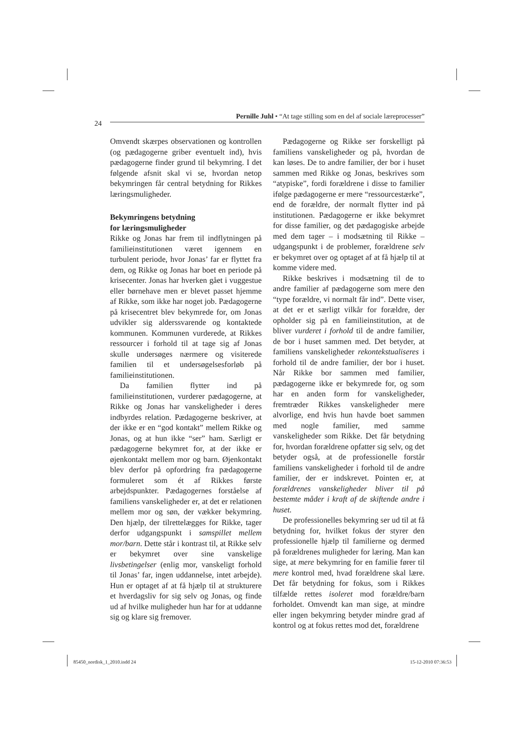Pernille Juhl • “At tage stilling som en del af sociale læreprocesser”
24
Omvendt skærpes observationen og kontrollen (og pædagogerne griber eventuelt ind), hvis pædagogerne finder grund til bekymring. I det følgende afsnit skal vi se, hvordan netop bekymringen får central betydning for Rikkes læringsmuligheder.
Bekymringens betydning
for læringsmuligheder
Rikke og Jonas har frem til indflytningen på familieinstitutionen været igennem en turbulent periode, hvor Jonas’ far er flyttet fra dem, og Rikke og Jonas har boet en periode på krisecenter. Jonas har hverken gået i vuggestue eller børnehave men er blevet passet hjemme af Rikke, som ikke har noget job. Pædagogerne på krisecentret blev bekymrede for, om Jonas udvikler sig alderssvarende og kontaktede kommunen. Kommunen vurderede, at Rikkes ressourcer i forhold til at tage sig af Jonas skulle undersøges nærmere og visiterede familien til et undersøgelsesforløb på familieinstitutionen.
Da familien flytter ind på familieinstitutionen, vurderer pædagogerne, at Rikke og Jonas har vanskeligheder i deres indbyrdes relation. Pædagogerne beskriver, at der ikke er en “god kontakt” mellem Rikke og Jonas, og at hun ikke “ser” ham. Særligt er pædagogerne bekymret for, at der ikke er øjenkontakt mellem mor og barn. Øjenkontakt blev derfor på opfordring fra pædagogerne formuleret som ét af Rikkes første arbejdspunkter. Pædagogernes forståelse af familiens vanskeligheder er, at det er relationen mellem mor og søn, der vækker bekymring. Den hjælp, der tilrettelægges for Rikke, tager derfor udgangspunkt i samspillet mellem mor/barn. Dette står i kontrast til, at Rikke selv er bekymret over sine vanskelige livsbetingelser (enlig mor, vanskeligt forhold til Jonas’ far, ingen uddannelse, intet arbejde). Hun er optaget af at få hjælp til at strukturere et hverdagsliv for sig selv og Jonas, og finde ud af hvilke muligheder hun har for at uddanne sig og klare sig fremover.
Pædagogerne og Rikke ser forskelligt på familiens vanskeligheder og på, hvordan de kan løses. De to andre familier, der bor i huset sammen med Rikke og Jonas, beskrives som “atypiske”, fordi forældrene i disse to familier ifølge pædagogerne er mere “ressourcestærke”, end de forældre, der normalt flytter ind på institutionen. Pædagogerne er ikke bekymret for disse familier, og det pædagogiske arbejde med dem tager – i modsætning til Rikke – udgangspunkt i de problemer, forældrene selv er bekymret over og optaget af at få hjælp til at komme videre med.
Rikke beskrives i modsætning til de to andre familier af pædagogerne som mere den “type forældre, vi normalt får ind”. Dette viser, at det er et særligt vilkår for forældre, der opholder sig på en familieinstitution, at de bliver vurderet i forhold til de andre familier, de bor i huset sammen med. Det betyder, at familiens vanskeligheder rekontekstualiseres i forhold til de andre familier, der bor i huset. Når Rikke bor sammen med familier, pædagogerne ikke er bekymrede for, og som har en anden form for vanskeligheder, fremtræder Rikkes vanskeligheder mere alvorlige, end hvis hun havde boet sammen med nogle familier, med samme vanskeligheder som Rikke. Det får betydning for, hvordan forældrene opfatter sig selv, og det betyder også, at de professionelle forstår familiens vanskeligheder i forhold til de andre familier, der er indskrevet. Pointen er, at forældrenes vanskeligheder bliver til på bestemte måder i kraft af de skiftende andre i huset.
De professionelles bekymring ser ud til at få betydning for, hvilket fokus der styrer den professionelle hjælp til familierne og dermed på forældrenes muligheder for læring. Man kan sige, at mere bekymring for en familie fører til mere kontrol med, hvad forældrene skal lære. Det får betydning for fokus, som i Rikkes tilfælde rettes isoleret mod forældre/barn forholdet. Omvendt kan man sige, at mindre eller ingen bekymring betyder mindre grad af kontrol og at fokus rettes mod det, forældrene
85450_nordisk_1_2010.indd 24 15-12-2010 07:36:53